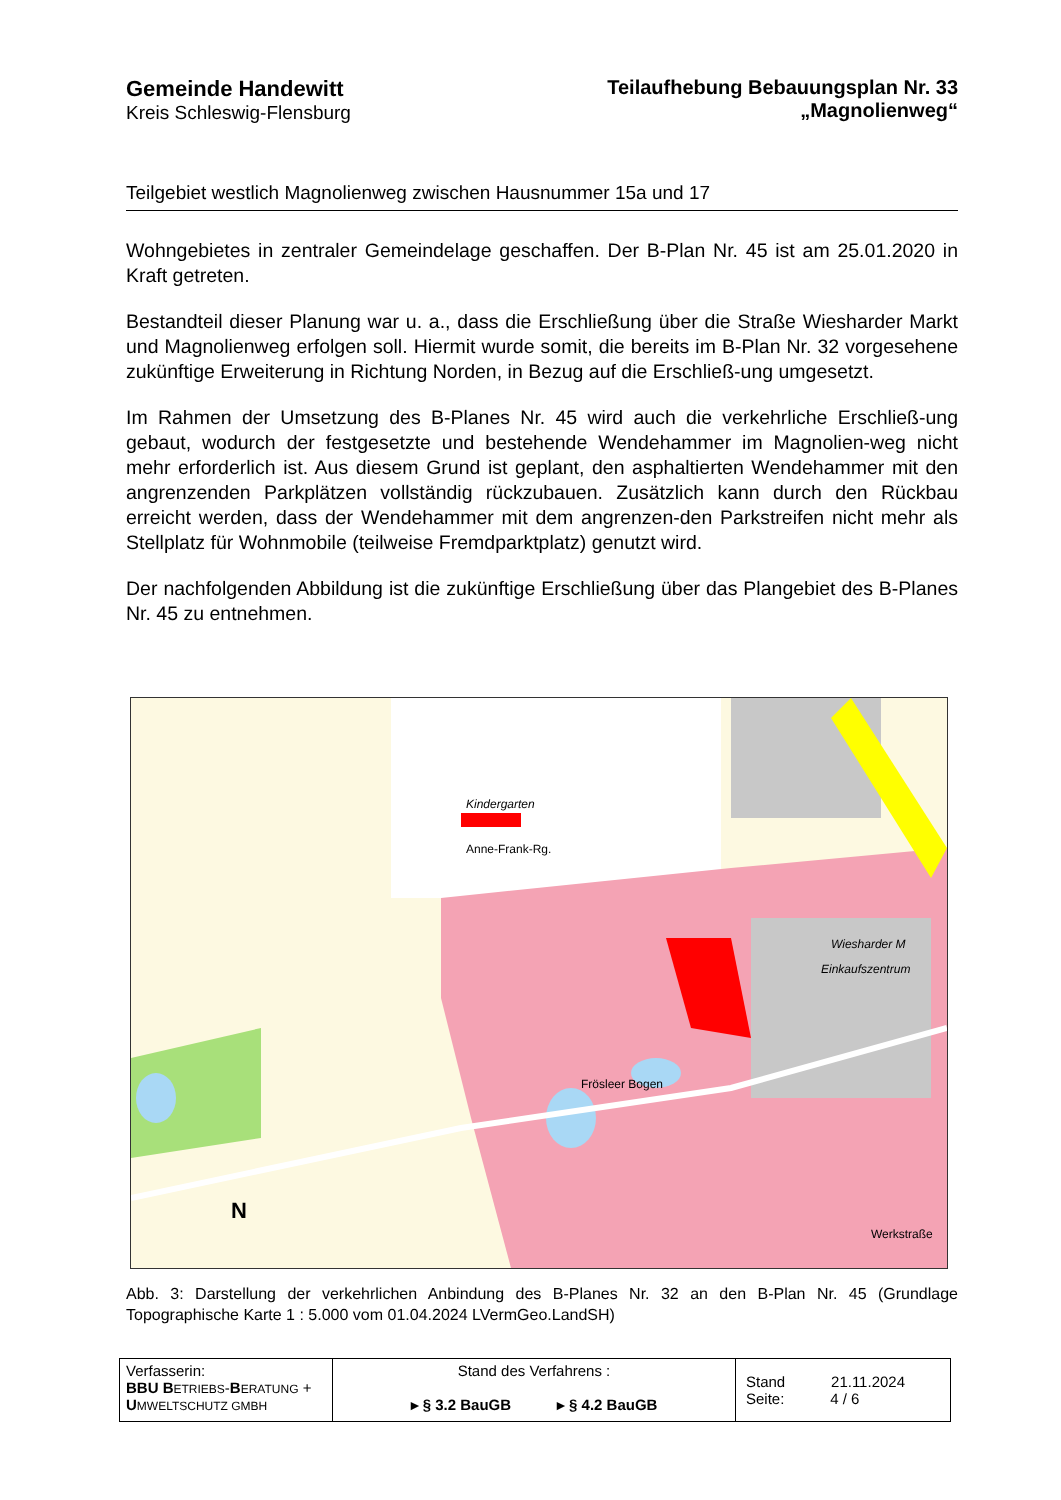Gemeinde Handewitt
Kreis Schleswig-Flensburg
Teilaufhebung Bebauungsplan Nr. 33
„Magnolienweg“
Teilgebiet westlich Magnolienweg zwischen Hausnummer 15a und 17
Wohngebietes in zentraler Gemeindelage geschaffen. Der B-Plan Nr. 45 ist am 25.01.2020 in Kraft getreten.
Bestandteil dieser Planung war u. a., dass die Erschließung über die Straße Wiesharder Markt und Magnolienweg erfolgen soll. Hiermit wurde somit, die bereits im B-Plan Nr. 32 vorgesehene zukünftige Erweiterung in Richtung Norden, in Bezug auf die Erschließ-ung umgesetzt.
Im Rahmen der Umsetzung des B-Planes Nr. 45 wird auch die verkehrliche Erschließ-ung gebaut, wodurch der festgesetzte und bestehende Wendehammer im Magnolien-weg nicht mehr erforderlich ist. Aus diesem Grund ist geplant, den asphaltierten Wendehammer mit den angrenzenden Parkplätzen vollständig rückzubauen. Zusätzlich kann durch den Rückbau erreicht werden, dass der Wendehammer mit dem angrenzen-den Parkstreifen nicht mehr als Stellplatz für Wohnmobile (teilweise Fremdparktplatz) genutzt wird.
Der nachfolgenden Abbildung ist die zukünftige Erschließung über das Plangebiet des B-Planes Nr. 45 zu entnehmen.
Kindergarten
Anne-Frank-Rg.
Wiesharder M
Einkaufszentrum
Frösleer Bogen
Werkstraße
N
Abb. 3: Darstellung der verkehrlichen Anbindung des B-Planes Nr. 32 an den B-Plan Nr. 45 (Grundlage Topographische Karte 1 : 5.000 vom 01.04.2024 LVermGeo.LandSH)
| Verfasserin: BBU B ETRIEBS - B ERATUNG + U MWELTSCHUTZ GMBH | Stand des Verfahrens : ▸ § 3.2 BauGB ▸ § 4.2 BauGB | Stand 21.11.2024 Seite: 4 / 6 |